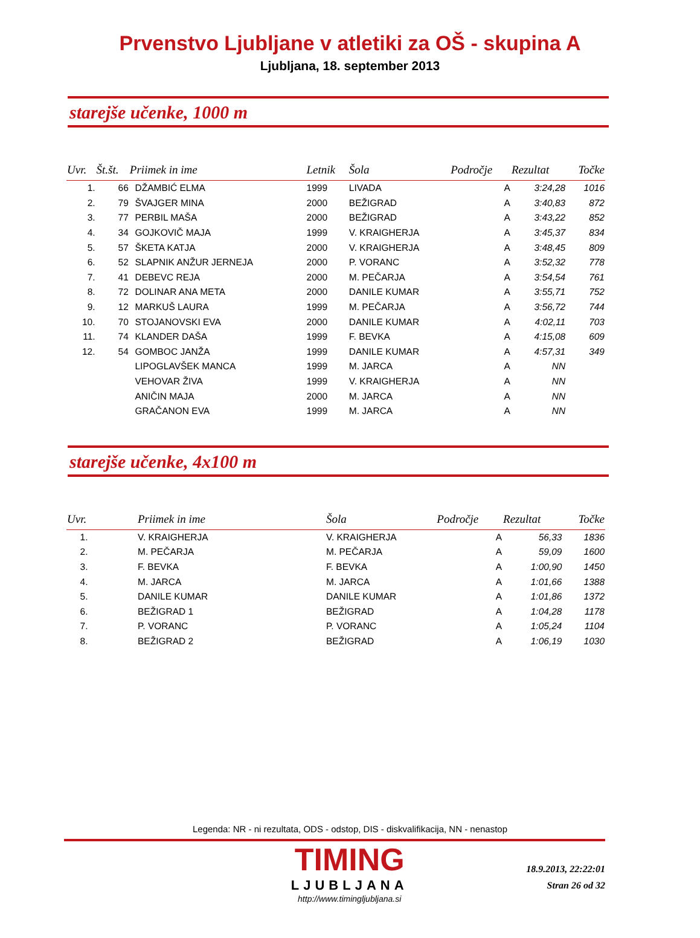Prvenstvo Ljubljane v atletiki za OŠ - skupina A
Ljubljana, 18. september 2013
starejše učenke, 1000 m
| Uvr. | Št.št. | Priimek in ime | Letnik | Šola | Področje | Rezultat | Točke |
| --- | --- | --- | --- | --- | --- | --- | --- |
| 1. | 66 | DŽAMBIĆ ELMA | 1999 | LIVADA | A | 3:24,28 | 1016 |
| 2. | 79 | ŠVAJGER MINA | 2000 | BEŽIGRAD | A | 3:40,83 | 872 |
| 3. | 77 | PERBIL MAŠA | 2000 | BEŽIGRAD | A | 3:43,22 | 852 |
| 4. | 34 | GOJKOVIČ MAJA | 1999 | V. KRAIGHERJA | A | 3:45,37 | 834 |
| 5. | 57 | ŠKETA KATJA | 2000 | V. KRAIGHERJA | A | 3:48,45 | 809 |
| 6. | 52 | SLAPNIK ANŽUR JERNEJA | 2000 | P. VORANC | A | 3:52,32 | 778 |
| 7. | 41 | DEBEVC REJA | 2000 | M. PEČARJA | A | 3:54,54 | 761 |
| 8. | 72 | DOLINAR ANA META | 2000 | DANILE KUMAR | A | 3:55,71 | 752 |
| 9. | 12 | MARKUŠ LAURA | 1999 | M. PEČARJA | A | 3:56,72 | 744 |
| 10. | 70 | STOJANOVSKI EVA | 2000 | DANILE KUMAR | A | 4:02,11 | 703 |
| 11. | 74 | KLANDER DAŠA | 1999 | F. BEVKA | A | 4:15,08 | 609 |
| 12. | 54 | GOMBOC JANŽA | 1999 | DANILE KUMAR | A | 4:57,31 | 349 |
| | | LIPOGLAVŠEK MANCA | 1999 | M. JARCA | A | NN | |
| | | VEHOVAR ŽIVA | 1999 | V. KRAIGHERJA | A | NN | |
| | | ANIČIN MAJA | 2000 | M. JARCA | A | NN | |
| | | GRAČANON EVA | 1999 | M. JARCA | A | NN | |
starejše učenke, 4x100 m
| Uvr. | Priimek in ime | Šola | Področje | Rezultat | Točke |
| --- | --- | --- | --- | --- | --- |
| 1. | V. KRAIGHERJA | V. KRAIGHERJA | A | 56,33 | 1836 |
| 2. | M. PEČARJA | M. PEČARJA | A | 59,09 | 1600 |
| 3. | F. BEVKA | F. BEVKA | A | 1:00,90 | 1450 |
| 4. | M. JARCA | M. JARCA | A | 1:01,66 | 1388 |
| 5. | DANILE KUMAR | DANILE KUMAR | A | 1:01,86 | 1372 |
| 6. | BEŽIGRAD 1 | BEŽIGRAD | A | 1:04,28 | 1178 |
| 7. | P. VORANC | P. VORANC | A | 1:05,24 | 1104 |
| 8. | BEŽIGRAD 2 | BEŽIGRAD | A | 1:06,19 | 1030 |
Legenda: NR - ni rezultata, ODS - odstop, DIS - diskvalifikacija, NN - nenastop
TIMING
LJUBLJANA
http://www.timingljubljana.si
18.9.2013, 22:22:01
Stran 26 od 32